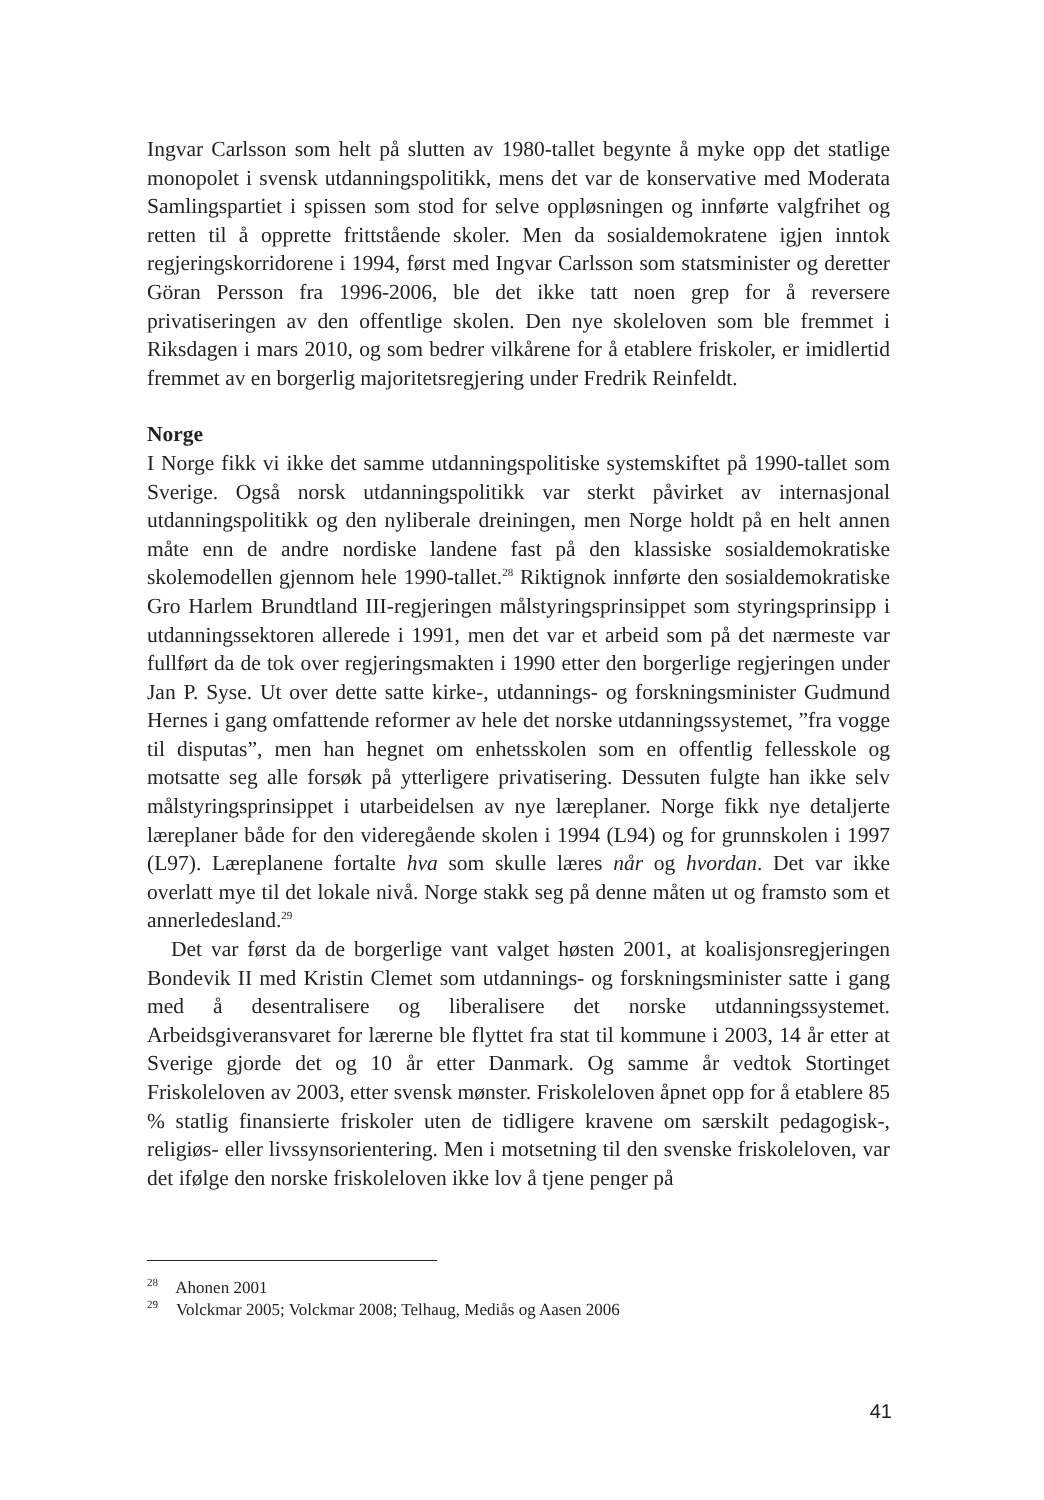Ingvar Carlsson som helt på slutten av 1980-tallet begynte å myke opp det statlige monopolet i svensk utdanningspolitikk, mens det var de konservative med Moderata Samlingspartiet i spissen som stod for selve oppløsningen og innførte valgfrihet og retten til å opprette frittstående skoler. Men da sosialdemokratene igjen inntok regjeringskorridorene i 1994, først med Ingvar Carlsson som statsminister og deretter Göran Persson fra 1996-2006, ble det ikke tatt noen grep for å reversere privatiseringen av den offentlige skolen. Den nye skoleloven som ble fremmet i Riksdagen i mars 2010, og som bedrer vilkårene for å etablere friskoler, er imidlertid fremmet av en borgerlig majoritetsregjering under Fredrik Reinfeldt.
Norge
I Norge fikk vi ikke det samme utdanningspolitiske systemskiftet på 1990-tallet som Sverige. Også norsk utdanningspolitikk var sterkt påvirket av internasjonal utdanningspolitikk og den nyliberale dreiningen, men Norge holdt på en helt annen måte enn de andre nordiske landene fast på den klassiske sosialdemokratiske skolemodellen gjennom hele 1990-tallet.<sup>28</sup> Riktignok innførte den sosialdemokratiske Gro Harlem Brundtland III-regjeringen målstyringsprinsippet som styringsprinsipp i utdanningssektoren allerede i 1991, men det var et arbeid som på det nærmeste var fullført da de tok over regjeringsmakten i 1990 etter den borgerlige regjeringen under Jan P. Syse. Ut over dette satte kirke-, utdannings- og forskningsminister Gudmund Hernes i gang omfattende reformer av hele det norske utdanningssystemet, ”fra vogge til disputas”, men han hegnet om enhetsskolen som en offentlig fellesskole og motsatte seg alle forsøk på ytterligere privatisering. Dessuten fulgte han ikke selv målstyringsprinsippet i utarbeidelsen av nye læreplaner. Norge fikk nye detaljerte læreplaner både for den videregående skolen i 1994 (L94) og for grunnskolen i 1997 (L97). Læreplanene fortalte hva som skulle læres når og hvordan. Det var ikke overlatt mye til det lokale nivå. Norge stakk seg på denne måten ut og framsto som et annerledesland.<sup>29</sup>
Det var først da de borgerlige vant valget høsten 2001, at koalisjonsregjeringen Bondevik II med Kristin Clemet som utdannings- og forskningsminister satte i gang med å desentralisere og liberalisere det norske utdanningssystemet. Arbeidsgiveransvaret for lærerne ble flyttet fra stat til kommune i 2003, 14 år etter at Sverige gjorde det og 10 år etter Danmark. Og samme år vedtok Stortinget Friskoleloven av 2003, etter svensk mønster. Friskoleloven åpnet opp for å etablere 85 % statlig finansierte friskoler uten de tidligere kravene om særskilt pedagogisk-, religiøs- eller livssynsorientering. Men i motsetning til den svenske friskoleloven, var det ifølge den norske friskoleloven ikke lov å tjene penger på
<sup>28</sup> Ahonen 2001
<sup>29</sup> Volckmar 2005; Volckmar 2008; Telhaug, Mediås og Aasen 2006
41